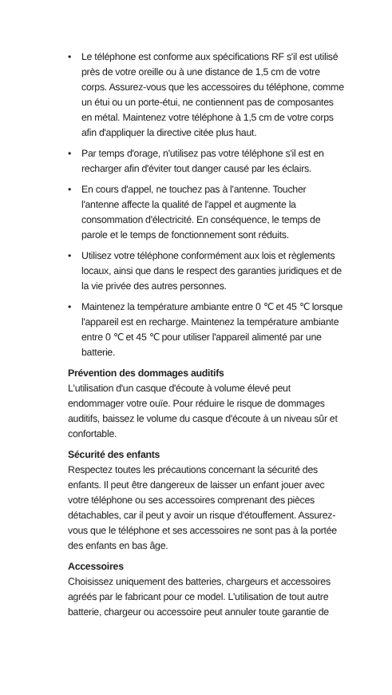• Le téléphone est conforme aux spécifications RF s'il est utilisé près de votre oreille ou à une distance de 1,5 cm de votre corps. Assurez-vous que les accessoires du téléphone, comme un étui ou un porte-étui, ne contiennent pas de composantes en métal. Maintenez votre téléphone à 1,5 cm de votre corps afin d'appliquer la directive citée plus haut.
• Par temps d'orage, n'utilisez pas votre téléphone s'il est en recharger afin d'éviter tout danger causé par les éclairs.
• En cours d'appel, ne touchez pas à l'antenne. Toucher l'antenne affecte la qualité de l'appel et augmente la consommation d'électricité. En conséquence, le temps de parole et le temps de fonctionnement sont réduits.
• Utilisez votre téléphone conformément aux lois et règlements locaux, ainsi que dans le respect des garanties juridiques et de la vie privée des autres personnes.
• Maintenez la température ambiante entre 0 ℃ et 45 ℃ lorsque l'appareil est en recharge. Maintenez la température ambiante entre 0 ℃ et 45 ℃ pour utiliser l'appareil alimenté par une batterie.
Prévention des dommages auditifs
L'utilisation d'un casque d'écoute à volume élevé peut endommager votre ouïe. Pour réduire le risque de dommages auditifs, baissez le volume du casque d'écoute à un niveau sûr et confortable.
Sécurité des enfants
Respectez toutes les précautions concernant la sécurité des enfants. Il peut être dangereux de laisser un enfant jouer avec votre téléphone ou ses accessoires comprenant des pièces détachables, car il peut y avoir un risque d'étouffement. Assurez-vous que le téléphone et ses accessoires ne sont pas à la portée des enfants en bas âge.
Accessoires
Choisissez uniquement des batteries, chargeurs et accessoires agréés par le fabricant pour ce model. L'utilisation de tout autre batterie, chargeur ou accessoire peut annuler toute garantie de